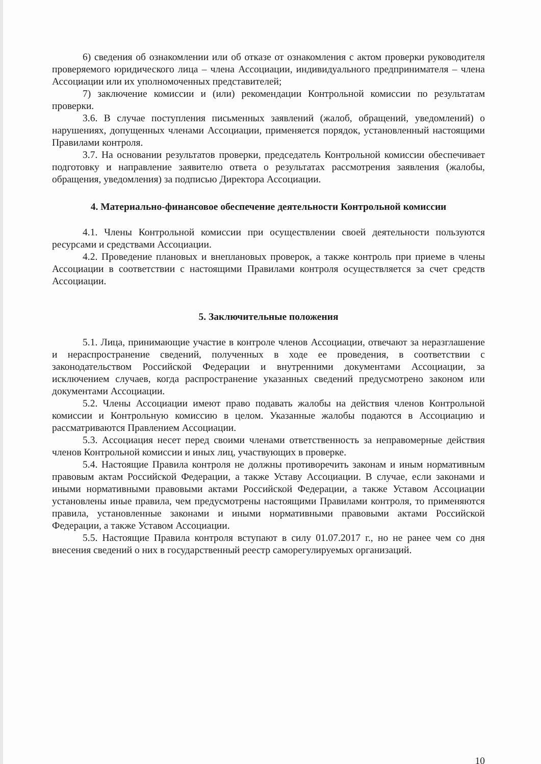6) сведения об ознакомлении или об отказе от ознакомления с актом проверки руководителя проверяемого юридического лица – члена Ассоциации, индивидуального предпринимателя – члена Ассоциации или их уполномоченных представителей;
7) заключение комиссии и (или) рекомендации Контрольной комиссии по результатам проверки.
3.6. В случае поступления письменных заявлений (жалоб, обращений, уведомлений) о нарушениях, допущенных членами Ассоциации, применяется порядок, установленный настоящими Правилами контроля.
3.7. На основании результатов проверки, председатель Контрольной комиссии обеспечивает подготовку и направление заявителю ответа о результатах рассмотрения заявления (жалобы, обращения, уведомления) за подписью Директора Ассоциации.
4. Материально-финансовое обеспечение деятельности Контрольной комиссии
4.1. Члены Контрольной комиссии при осуществлении своей деятельности пользуются ресурсами и средствами Ассоциации.
4.2. Проведение плановых и внеплановых проверок, а также контроль при приеме в члены Ассоциации в соответствии с настоящими Правилами контроля осуществляется за счет средств Ассоциации.
5. Заключительные положения
5.1. Лица, принимающие участие в контроле членов Ассоциации, отвечают за неразглашение и нераспространение сведений, полученных в ходе ее проведения, в соответствии с законодательством Российской Федерации и внутренними документами Ассоциации, за исключением случаев, когда распространение указанных сведений предусмотрено законом или документами Ассоциации.
5.2. Члены Ассоциации имеют право подавать жалобы на действия членов Контрольной комиссии и Контрольную комиссию в целом. Указанные жалобы подаются в Ассоциацию и рассматриваются Правлением Ассоциации.
5.3. Ассоциация несет перед своими членами ответственность за неправомерные действия членов Контрольной комиссии и иных лиц, участвующих в проверке.
5.4. Настоящие Правила контроля не должны противоречить законам и иным нормативным правовым актам Российской Федерации, а также Уставу Ассоциации. В случае, если законами и иными нормативными правовыми актами Российской Федерации, а также Уставом Ассоциации установлены иные правила, чем предусмотрены настоящими Правилами контроля, то применяются правила, установленные законами и иными нормативными правовыми актами Российской Федерации, а также Уставом Ассоциации.
5.5. Настоящие Правила контроля вступают в силу 01.07.2017 г., но не ранее чем со дня внесения сведений о них в государственный реестр саморегулируемых организаций.
10